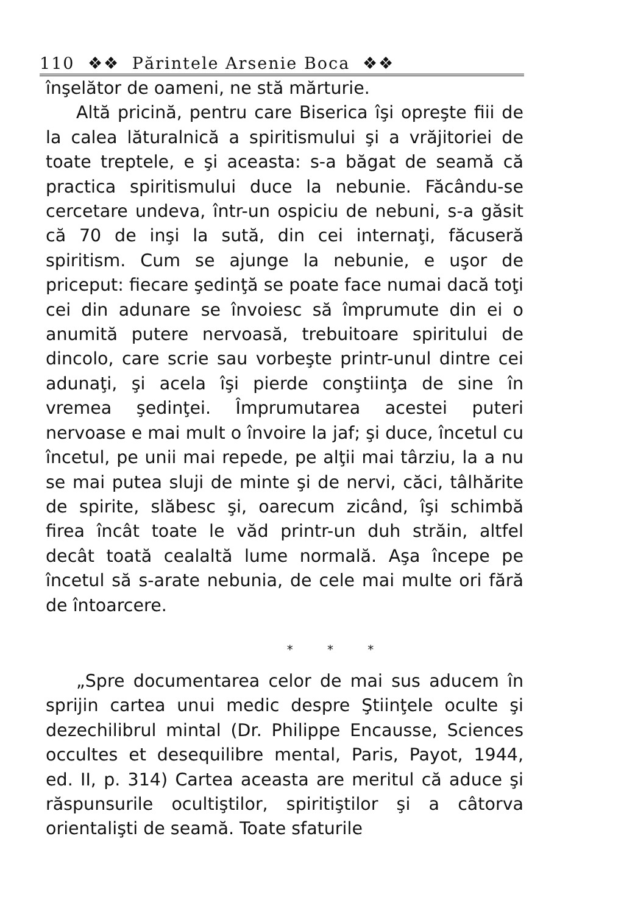110 ❖❖ Părintele Arsenie Boca ❖❖
înşelător de oameni, ne stă mărturie.
Altă pricină, pentru care Biserica îşi opreşte fiii de la calea lăturalnică a spiritismului şi a vrăjitoriei de toate treptele, e şi aceasta: s-a băgat de seamă că practica spiritismului duce la nebunie. Făcându-se cercetare undeva, într-un ospiciu de nebuni, s-a găsit că 70 de inşi la sută, din cei internaţi, făcuseră spiritism. Cum se ajunge la nebunie, e uşor de priceput: fiecare şedinţă se poate face numai dacă toţi cei din adunare se învoiesc să împrumute din ei o anumită putere nervoasă, trebuitoare spiritului de dincolo, care scrie sau vorbeşte printr-unul dintre cei adunaţi, şi acela îşi pierde conştiinţa de sine în vremea şedinţei. Împrumutarea acestei puteri nervoase e mai mult o învoire la jaf; şi duce, încetul cu încetul, pe unii mai repede, pe alţii mai târziu, la a nu se mai putea sluji de minte şi de nervi, căci, tâlhărite de spirite, slăbesc şi, oarecum zicând, îşi schimbă firea încât toate le văd printr-un duh străin, altfel decât toată cealaltă lume normală. Aşa începe pe încetul să s-arate nebunia, de cele mai multe ori fără de întoarcere.
* * *
„Spre documentarea celor de mai sus aducem în sprijin cartea unui medic despre Ştiinţele oculte şi dezechilibrul mintal (Dr. Philippe Encausse, Sciences occultes et desequilibre mental, Paris, Payot, 1944, ed. II, p. 314) Cartea aceasta are meritul că aduce şi răspunsurile ocultiştilor, spiritiştilor şi a câtorva orientalişti de seamă. Toate sfaturile